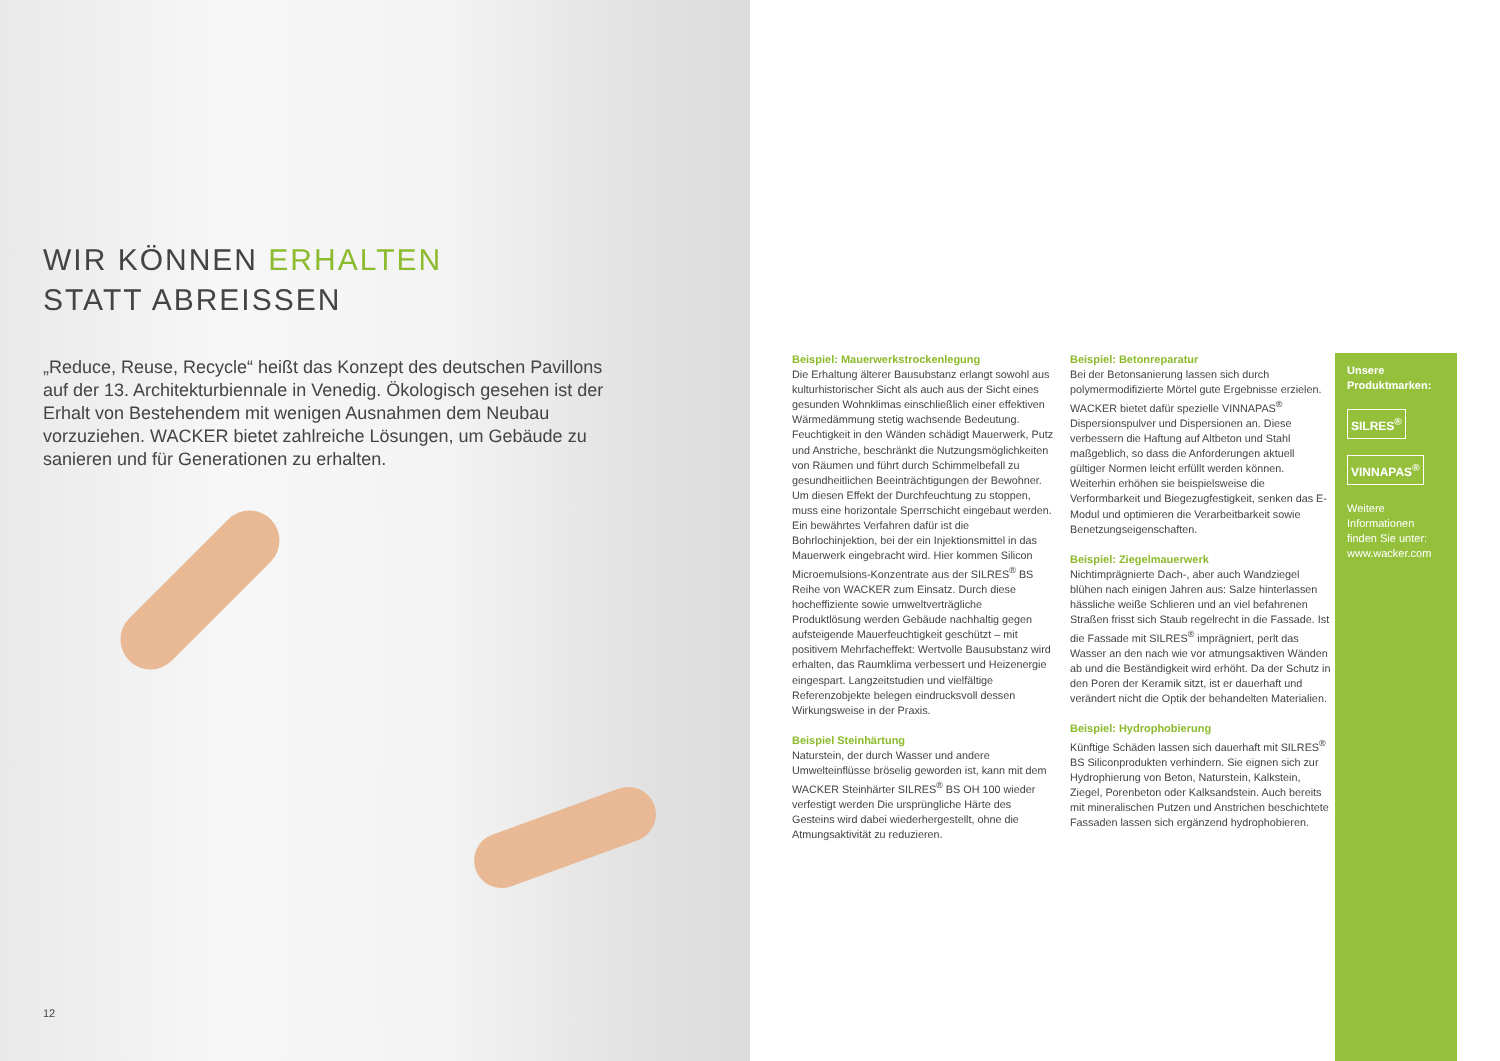WIR KÖNNEN ERHALTEN
STATT ABREISSEN
„Reduce, Reuse, Recycle“ heißt das Konzept des deutschen Pavillons auf der 13. Architekturbiennale in Venedig. Ökologisch gesehen ist der Erhalt von Bestehendem mit wenigen Ausnahmen dem Neubau vorzuziehen. WACKER bietet zahlreiche Lösungen, um Gebäude zu sanieren und für Generationen zu erhalten.
12
Beispiel: Mauerwerkstrockenlegung
Die Erhaltung älterer Bausubstanz erlangt sowohl aus kulturhistorischer Sicht als auch aus der Sicht eines gesunden Wohnklimas einschließlich einer effektiven Wärmedämmung stetig wachsende Bedeutung. Feuchtigkeit in den Wänden schädigt Mauerwerk, Putz und Anstriche, beschränkt die Nutzungsmöglichkeiten von Räumen und führt durch Schimmelbefall zu gesundheitlichen Beeinträchtigungen der Bewohner. Um diesen Effekt der Durchfeuchtung zu stoppen, muss eine horizontale Sperrschicht eingebaut werden. Ein bewährtes Verfahren dafür ist die Bohrlochinjektion, bei der ein Injektionsmittel in das Mauerwerk eingebracht wird. Hier kommen Silicon Microemulsions-Konzentrate aus der SILRES<sup>®</sup> BS Reihe von WACKER zum Einsatz. Durch diese hocheffiziente sowie umweltverträgliche Produktlösung werden Gebäude nachhaltig gegen aufsteigende Mauerfeuchtigkeit geschützt – mit positivem Mehrfacheffekt: Wertvolle Bausubstanz wird erhalten, das Raumklima verbessert und Heizenergie eingespart. Langzeitstudien und vielfältige Referenzobjekte belegen eindrucksvoll dessen Wirkungsweise in der Praxis.
Beispiel Steinhärtung
Naturstein, der durch Wasser und andere Umwelteinflüsse bröselig geworden ist, kann mit dem WACKER Steinhärter SILRES<sup>®</sup> BS OH 100 wieder verfestigt werden Die ursprüngliche Härte des Gesteins wird dabei wiederhergestellt, ohne die Atmungsaktivität zu reduzieren.
Beispiel: Betonreparatur
Bei der Betonsanierung lassen sich durch polymermodifizierte Mörtel gute Ergebnisse erzielen. WACKER bietet dafür spezielle VINNAPAS<sup>®</sup> Dispersionspulver und Dispersionen an. Diese verbessern die Haftung auf Altbeton und Stahl maßgeblich, so dass die Anforderungen aktuell gültiger Normen leicht erfüllt werden können. Weiterhin erhöhen sie beispielsweise die Verformbarkeit und Biegezugfestigkeit, senken das E-Modul und optimieren die Verarbeitbarkeit sowie Benetzungseigenschaften.
Beispiel: Ziegelmauerwerk
Nichtimprägnierte Dach-, aber auch Wandziegel blühen nach einigen Jahren aus: Salze hinterlassen hässliche weiße Schlieren und an viel befahrenen Straßen frisst sich Staub regelrecht in die Fassade. Ist die Fassade mit SILRES<sup>®</sup> imprägniert, perlt das Wasser an den nach wie vor atmungsaktiven Wänden ab und die Beständigkeit wird erhöht. Da der Schutz in den Poren der Keramik sitzt, ist er dauerhaft und verändert nicht die Optik der behandelten Materialien.
Beispiel: Hydrophobierung
Künftige Schäden lassen sich dauerhaft mit SILRES<sup>®</sup> BS Siliconprodukten verhindern. Sie eignen sich zur Hydrophierung von Beton, Naturstein, Kalkstein, Ziegel, Porenbeton oder Kalksandstein. Auch bereits mit mineralischen Putzen und Anstrichen beschichtete Fassaden lassen sich ergänzend hydrophobieren.
Unsere Produktmarken:
SILRES<sup>®</sup>
VINNAPAS<sup>®</sup>
Weitere Informationen finden Sie unter: www.wacker.com